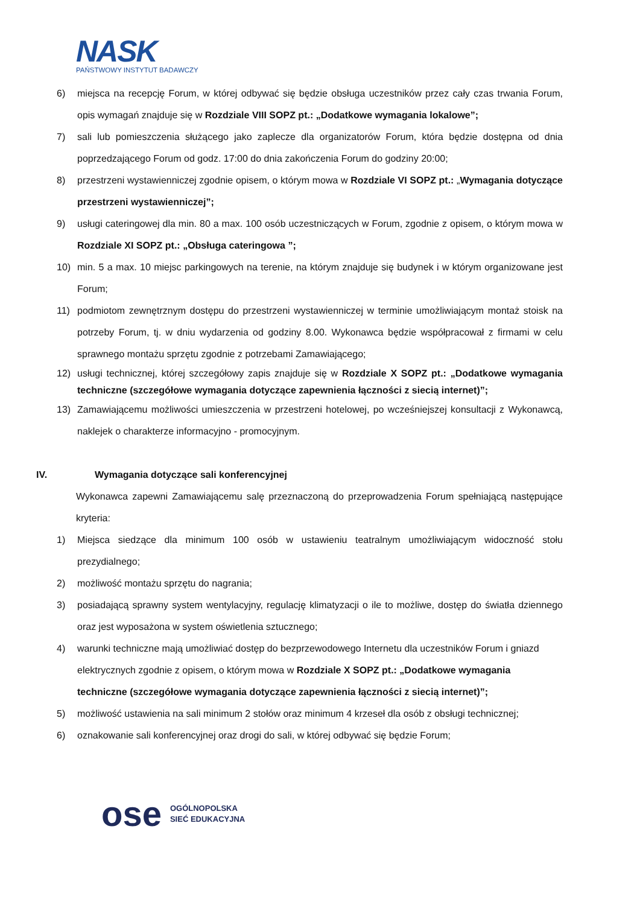NASK
PAŃSTWOWY INSTYTUT BADAWCZY
6) miejsca na recepcję Forum, w której odbywać się będzie obsługa uczestników przez cały czas trwania Forum, opis wymagań znajduje się w Rozdziale VIII SOPZ pt.: „Dodatkowe wymagania lokalowe”;
7) sali lub pomieszczenia służącego jako zaplecze dla organizatorów Forum, która będzie dostępna od dnia poprzedzającego Forum od godz. 17:00 do dnia zakończenia Forum do godziny 20:00;
8) przestrzeni wystawienniczej zgodnie opisem, o którym mowa w Rozdziale VI SOPZ pt.: „Wymagania dotyczące przestrzeni wystawienniczej”;
9) usługi cateringowej dla min. 80 a max. 100 osób uczestniczących w Forum, zgodnie z opisem, o którym mowa w Rozdziale XI SOPZ pt.: „Obsługa cateringowa ”;
10) min. 5 a max. 10 miejsc parkingowych na terenie, na którym znajduje się budynek i w którym organizowane jest Forum;
11) podmiotom zewnętrznym dostępu do przestrzeni wystawienniczej w terminie umożliwiającym montaż stoisk na potrzeby Forum, tj. w dniu wydarzenia od godziny 8.00. Wykonawca będzie współpracował z firmami w celu sprawnego montażu sprzętu zgodnie z potrzebami Zamawiającego;
12) usługi technicznej, której szczegółowy zapis znajduje się w Rozdziale X SOPZ pt.: „Dodatkowe wymagania techniczne (szczegółowe wymagania dotyczące zapewnienia łączności z siecią internet)”;
13) Zamawiającemu możliwości umieszczenia w przestrzeni hotelowej, po wcześniejszej konsultacji z Wykonawcą, naklejek o charakterze informacyjno - promocyjnym.
IV. Wymagania dotyczące sali konferencyjnej
Wykonawca zapewni Zamawiającemu salę przeznaczoną do przeprowadzenia Forum spełniającą następujące kryteria:
1) Miejsca siedzące dla minimum 100 osób w ustawieniu teatralnym umożliwiającym widoczność stołu prezydialnego;
2) możliwość montażu sprzętu do nagrania;
3) posiadającą sprawny system wentylacyjny, regulację klimatyzacji o ile to możliwe, dostęp do światła dziennego oraz jest wyposażona w system oświetlenia sztucznego;
4) warunki techniczne mają umożliwiać dostęp do bezprzewodowego Internetu dla uczestników Forum i gniazd elektrycznych zgodnie z opisem, o którym mowa w Rozdziale X SOPZ pt.: „Dodatkowe wymagania techniczne (szczegółowe wymagania dotyczące zapewnienia łączności z siecią internet)”;
5) możliwość ustawienia na sali minimum 2 stołów oraz minimum 4 krzeseł dla osób z obsługi technicznej;
6) oznakowanie sali konferencyjnej oraz drogi do sali, w której odbywać się będzie Forum;
ose OGÓLNOPOLSKA
SIEĆ EDUKACYJNA